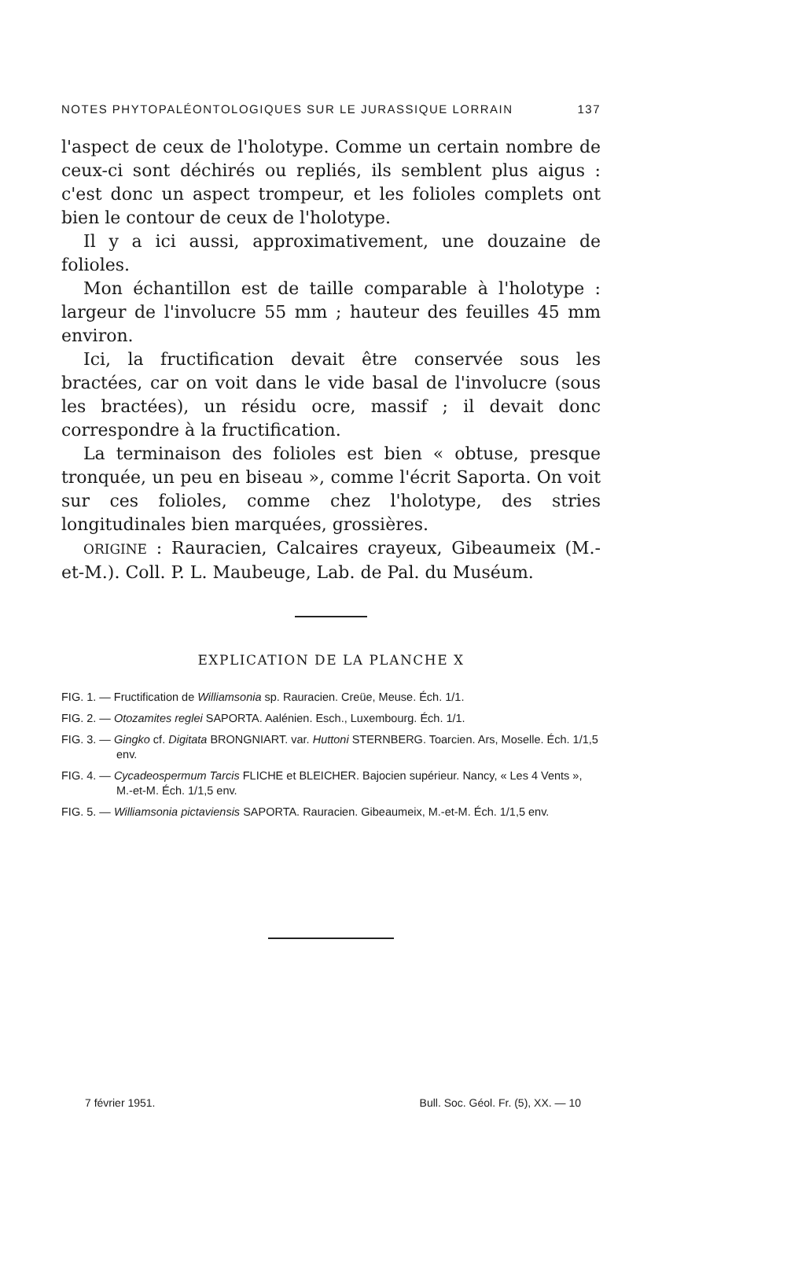NOTES PHYTOPALÉONTOLOGIQUES SUR LE JURASSIQUE LORRAIN 137
l'aspect de ceux de l'holotype. Comme un certain nombre de ceux-ci sont déchirés ou repliés, ils semblent plus aigus : c'est donc un aspect trompeur, et les folioles complets ont bien le contour de ceux de l'holotype.
Il y a ici aussi, approximativement, une douzaine de folioles.
Mon échantillon est de taille comparable à l'holotype : largeur de l'involucre 55 mm ; hauteur des feuilles 45 mm environ.
Ici, la fructification devait être conservée sous les bractées, car on voit dans le vide basal de l'involucre (sous les bractées), un résidu ocre, massif ; il devait donc correspondre à la fructification.
La terminaison des folioles est bien « obtuse, presque tronquée, un peu en biseau », comme l'écrit Saporta. On voit sur ces folioles, comme chez l'holotype, des stries longitudinales bien marquées, grossières.
ORIGINE : Rauracien, Calcaires crayeux, Gibeaumeix (M.-et-M.). Coll. P. L. Maubeuge, Lab. de Pal. du Muséum.
EXPLICATION DE LA PLANCHE X
FIG. 1. — Fructification de Williamsonia sp. Rauracien. Creüe, Meuse. Éch. 1/1.
FIG. 2. — Otozamites reglei SAPORTA. Aalénien. Esch., Luxembourg. Éch. 1/1.
FIG. 3. — Gingko cf. Digitata BRONGNIART. var. Huttoni STERNBERG. Toarcien. Ars, Moselle. Éch. 1/1,5 env.
FIG. 4. — Cycadeospermum Tarcis FLICHE et BLEICHER. Bajocien supérieur. Nancy, « Les 4 Vents », M.-et-M. Éch. 1/1,5 env.
FIG. 5. — Williamsonia pictaviensis SAPORTA. Rauracien. Gibeaumeix, M.-et-M. Éch. 1/1,5 env.
7 février 1951. Bull. Soc. Géol. Fr. (5), XX. — 10